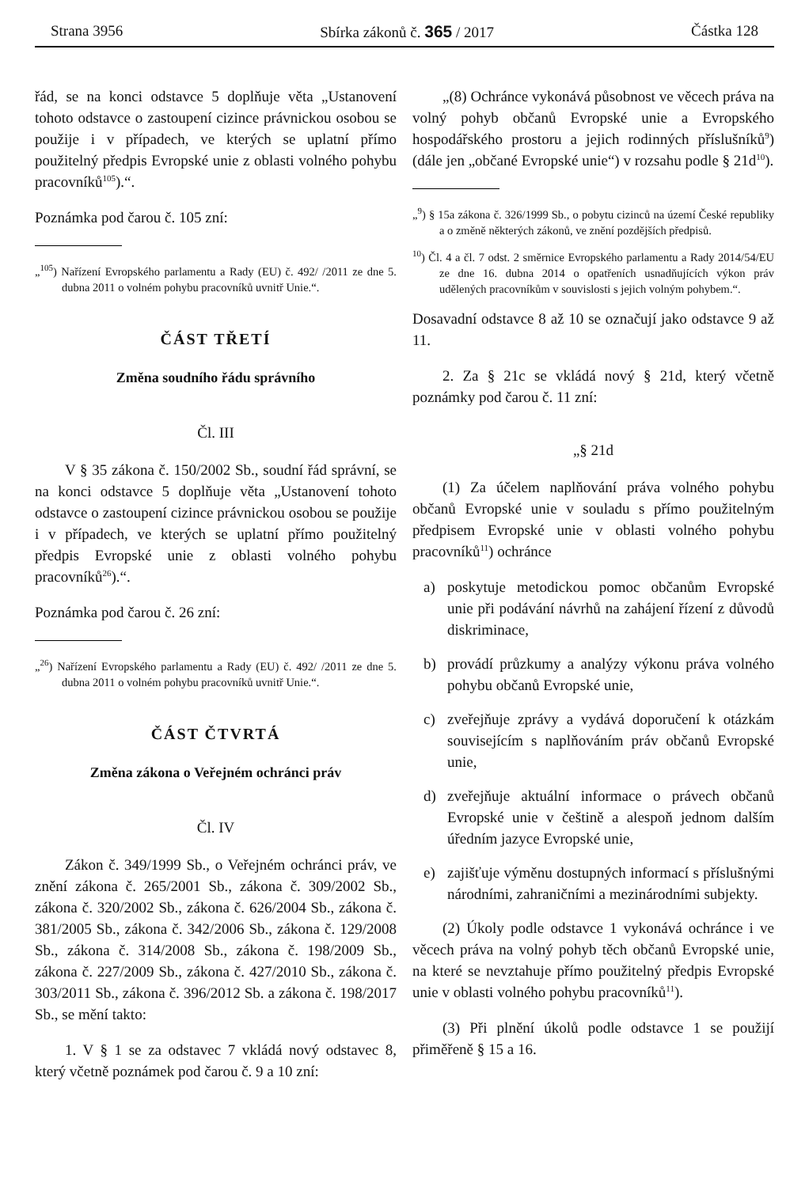Strana 3956 Sbírka zákonů č. 365 / 2017 Částka 128
řád, se na konci odstavce 5 doplňuje věta „Ustanovení tohoto odstavce o zastoupení cizince právnickou osobou se použije i v případech, ve kterých se uplatní přímo použitelný předpis Evropské unie z oblasti volného pohybu pracovníků<sup>105</sup>).“.
Poznámka pod čarou č. 105 zní:
„<sup>105</sup>) Nařízení Evropského parlamentu a Rady (EU) č. 492/ /2011 ze dne 5. dubna 2011 o volném pohybu pracovníků uvnitř Unie.“.
ČÁST TŘETÍ
Změna soudního řádu správního
Čl. III
V § 35 zákona č. 150/2002 Sb., soudní řád správní, se na konci odstavce 5 doplňuje věta „Ustanovení tohoto odstavce o zastoupení cizince právnickou osobou se použije i v případech, ve kterých se uplatní přímo použitelný předpis Evropské unie z oblasti volného pohybu pracovníků<sup>26</sup>).“.
Poznámka pod čarou č. 26 zní:
„<sup>26</sup>) Nařízení Evropského parlamentu a Rady (EU) č. 492/ /2011 ze dne 5. dubna 2011 o volném pohybu pracovníků uvnitř Unie.“.
ČÁST ČTVRTÁ
Změna zákona o Veřejném ochránci práv
Čl. IV
Zákon č. 349/1999 Sb., o Veřejném ochránci práv, ve znění zákona č. 265/2001 Sb., zákona č. 309/2002 Sb., zákona č. 320/2002 Sb., zákona č. 626/2004 Sb., zákona č. 381/2005 Sb., zákona č. 342/2006 Sb., zákona č. 129/2008 Sb., zákona č. 314/2008 Sb., zákona č. 198/2009 Sb., zákona č. 227/2009 Sb., zákona č. 427/2010 Sb., zákona č. 303/2011 Sb., zákona č. 396/2012 Sb. a zákona č. 198/2017 Sb., se mění takto:
1. V § 1 se za odstavec 7 vkládá nový odstavec 8, který včetně poznámek pod čarou č. 9 a 10 zní:
„(8) Ochránce vykonává působnost ve věcech práva na volný pohyb občanů Evropské unie a Evropského hospodářského prostoru a jejich rodinných příslušníků<sup>9</sup>) (dále jen „občané Evropské unie“) v rozsahu podle § 21d<sup>10</sup>).
„<sup>9</sup>) § 15a zákona č. 326/1999 Sb., o pobytu cizinců na území České republiky a o změně některých zákonů, ve znění pozdějších předpisů.
<sup>10</sup>) Čl. 4 a čl. 7 odst. 2 směrnice Evropského parlamentu a Rady 2014/54/EU ze dne 16. dubna 2014 o opatřeních usnadňujících výkon práv udělených pracovníkům v souvislosti s jejich volným pohybem.“.
Dosavadní odstavce 8 až 10 se označují jako odstavce 9 až 11.
2. Za § 21c se vkládá nový § 21d, který včetně poznámky pod čarou č. 11 zní:
„§ 21d
(1) Za účelem naplňování práva volného pohybu občanů Evropské unie v souladu s přímo použitelným předpisem Evropské unie v oblasti volného pohybu pracovníků<sup>11</sup>) ochránce
a) poskytuje metodickou pomoc občanům Evropské unie při podávání návrhů na zahájení řízení z důvodů diskriminace,
b) provádí průzkumy a analýzy výkonu práva volného pohybu občanů Evropské unie,
c) zveřejňuje zprávy a vydává doporučení k otázkám souvisejícím s naplňováním práv občanů Evropské unie,
d) zveřejňuje aktuální informace o právech občanů Evropské unie v češtině a alespoň jednom dalším úředním jazyce Evropské unie,
e) zajišťuje výměnu dostupných informací s příslušnými národními, zahraničními a mezinárodními subjekty.
(2) Úkoly podle odstavce 1 vykonává ochránce i ve věcech práva na volný pohyb těch občanů Evropské unie, na které se nevztahuje přímo použitelný předpis Evropské unie v oblasti volného pohybu pracovníků<sup>11</sup>).
(3) Při plnění úkolů podle odstavce 1 se použijí přiměřeně § 15 a 16.